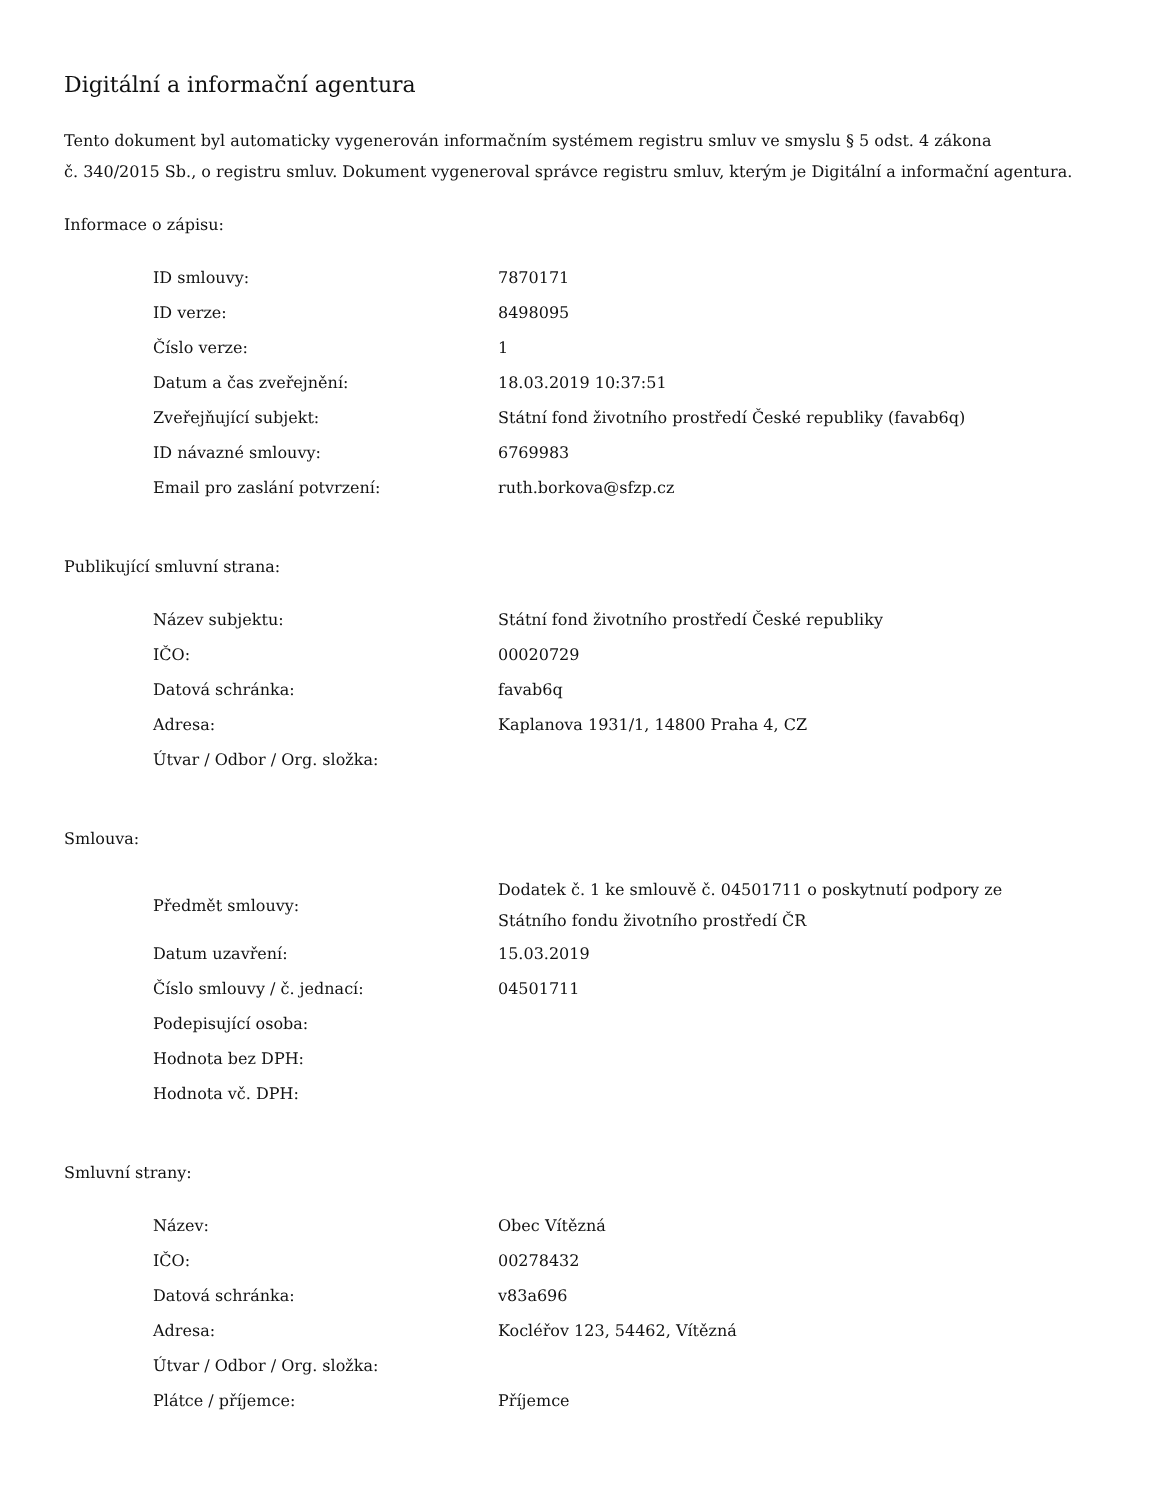Digitální a informační agentura
Tento dokument byl automaticky vygenerován informačním systémem registru smluv ve smyslu § 5 odst. 4 zákona
č. 340/2015 Sb., o registru smluv. Dokument vygeneroval správce registru smluv, kterým je Digitální a informační agentura.
Informace o zápisu:
| ID smlouvy: | 7870171 |
| ID verze: | 8498095 |
| Číslo verze: | 1 |
| Datum a čas zveřejnění: | 18.03.2019 10:37:51 |
| Zveřejňující subjekt: | Státní fond životního prostředí České republiky (favab6q) |
| ID návazné smlouvy: | 6769983 |
| Email pro zaslání potvrzení: | ruth.borkova@sfzp.cz |
Publikující smluvní strana:
| Název subjektu: | Státní fond životního prostředí České republiky |
| IČO: | 00020729 |
| Datová schránka: | favab6q |
| Adresa: | Kaplanova 1931/1, 14800 Praha 4, CZ |
| Útvar / Odbor / Org. složka: | |
Smlouva:
| Předmět smlouvy: | Dodatek č. 1 ke smlouvě č. 04501711 o poskytnutí podpory ze Státního fondu životního prostředí ČR |
| Datum uzavření: | 15.03.2019 |
| Číslo smlouvy / č. jednací: | 04501711 |
| Podepisující osoba: | |
| Hodnota bez DPH: | |
| Hodnota vč. DPH: | |
Smluvní strany:
| Název: | Obec Vítězná |
| IČO: | 00278432 |
| Datová schránka: | v83a696 |
| Adresa: | Kocléřov 123, 54462, Vítězná |
| Útvar / Odbor / Org. složka: | |
| Plátce / příjemce: | Příjemce |